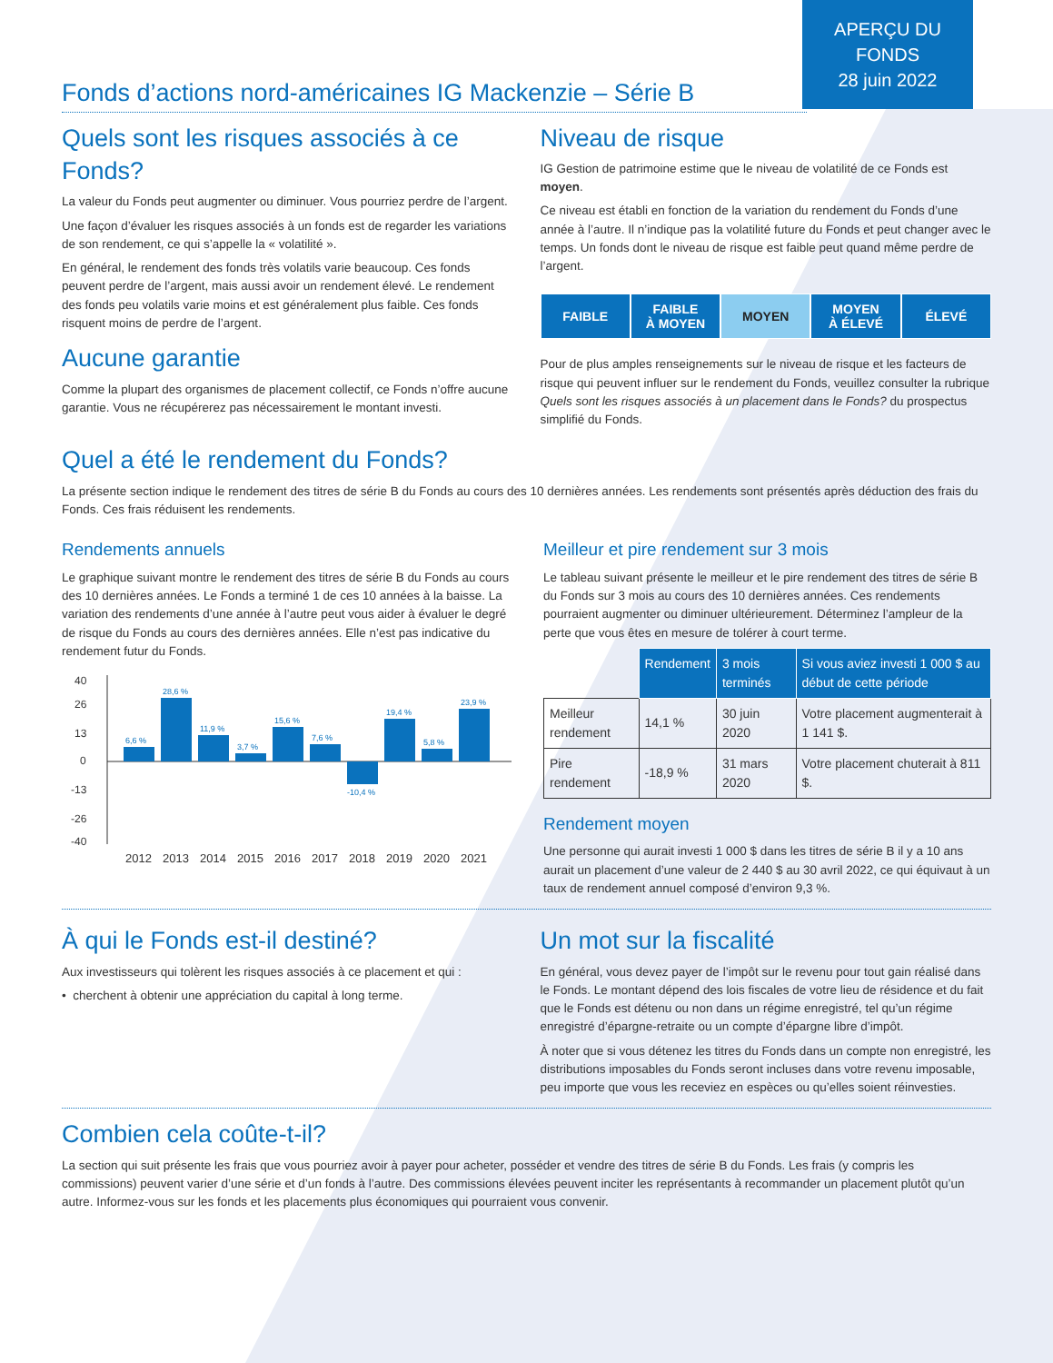APERÇU DU
FONDS
28 juin 2022
Fonds d’actions nord-américaines IG Mackenzie – Série B
Quels sont les risques associés à ce Fonds?
La valeur du Fonds peut augmenter ou diminuer. Vous pourriez perdre de l’argent.
Une façon d’évaluer les risques associés à un fonds est de regarder les variations de son rendement, ce qui s’appelle la « volatilité ».
En général, le rendement des fonds très volatils varie beaucoup. Ces fonds peuvent perdre de l’argent, mais aussi avoir un rendement élevé. Le rendement des fonds peu volatils varie moins et est généralement plus faible. Ces fonds risquent moins de perdre de l’argent.
Aucune garantie
Comme la plupart des organismes de placement collectif, ce Fonds n’offre aucune garantie. Vous ne récupérerez pas nécessairement le montant investi.
Niveau de risque
IG Gestion de patrimoine estime que le niveau de volatilité de ce Fonds est moyen.
Ce niveau est établi en fonction de la variation du rendement du Fonds d’une année à l’autre. Il n’indique pas la volatilité future du Fonds et peut changer avec le temps. Un fonds dont le niveau de risque est faible peut quand même perdre de l’argent.
FAIBLE FAIBLE
À MOYEN
MOYEN MOYEN
À ÉLEVÉ
ÉLEVÉ
Pour de plus amples renseignements sur le niveau de risque et les facteurs de risque qui peuvent influer sur le rendement du Fonds, veuillez consulter la rubrique Quels sont les risques associés à un placement dans le Fonds? du prospectus simplifié du Fonds.
Quel a été le rendement du Fonds?
La présente section indique le rendement des titres de série B du Fonds au cours des 10 dernières années. Les rendements sont présentés après déduction des frais du Fonds. Ces frais réduisent les rendements.
Rendements annuels
Le graphique suivant montre le rendement des titres de série B du Fonds au cours des 10 dernières années. Le Fonds a terminé 1 de ces 10 années à la baisse. La variation des rendements d’une année à l’autre peut vous aider à évaluer le degré de risque du Fonds au cours des dernières années. Elle n’est pas indicative du rendement futur du Fonds.
40
26
13
0
-13
-26
-40
6,6 %
28,6 %
11,9 %
3,7 %
15,6 %
7,6 %
-10,4 %
19,4 %
5,8 %
23,9 %
2012
2013
2014
2015
2016
2017
2018
2019
2020
2021
Meilleur et pire rendement sur 3 mois
Le tableau suivant présente le meilleur et le pire rendement des titres de série B du Fonds sur 3 mois au cours des 10 dernières années. Ces rendements pourraient augmenter ou diminuer ultérieurement. Déterminez l’ampleur de la perte que vous êtes en mesure de tolérer à court terme.
| | Rendement | 3 mois terminés | Si vous aviez investi 1 000 $ au début de cette période |
| --- | --- | --- | --- |
| Meilleur rendement | 14,1 % | 30 juin 2020 | Votre placement augmenterait à 1 141 $. |
| Pire rendement | -18,9 % | 31 mars 2020 | Votre placement chuterait à 811 $. |
Rendement moyen
Une personne qui aurait investi 1 000 $ dans les titres de série B il y a 10 ans aurait un placement d’une valeur de 2 440 $ au 30 avril 2022, ce qui équivaut à un taux de rendement annuel composé d’environ 9,3 %.
À qui le Fonds est-il destiné?
Aux investisseurs qui tolèrent les risques associés à ce placement et qui :
• cherchent à obtenir une appréciation du capital à long terme.
Un mot sur la fiscalité
En général, vous devez payer de l’impôt sur le revenu pour tout gain réalisé dans le Fonds. Le montant dépend des lois fiscales de votre lieu de résidence et du fait que le Fonds est détenu ou non dans un régime enregistré, tel qu’un régime enregistré d’épargne-retraite ou un compte d’épargne libre d’impôt.
À noter que si vous détenez les titres du Fonds dans un compte non enregistré, les distributions imposables du Fonds seront incluses dans votre revenu imposable, peu importe que vous les receviez en espèces ou qu’elles soient réinvesties.
Combien cela coûte-t-il?
La section qui suit présente les frais que vous pourriez avoir à payer pour acheter, posséder et vendre des titres de série B du Fonds. Les frais (y compris les commissions) peuvent varier d’une série et d’un fonds à l’autre. Des commissions élevées peuvent inciter les représentants à recommander un placement plutôt qu’un autre. Informez-vous sur les fonds et les placements plus économiques qui pourraient vous convenir.